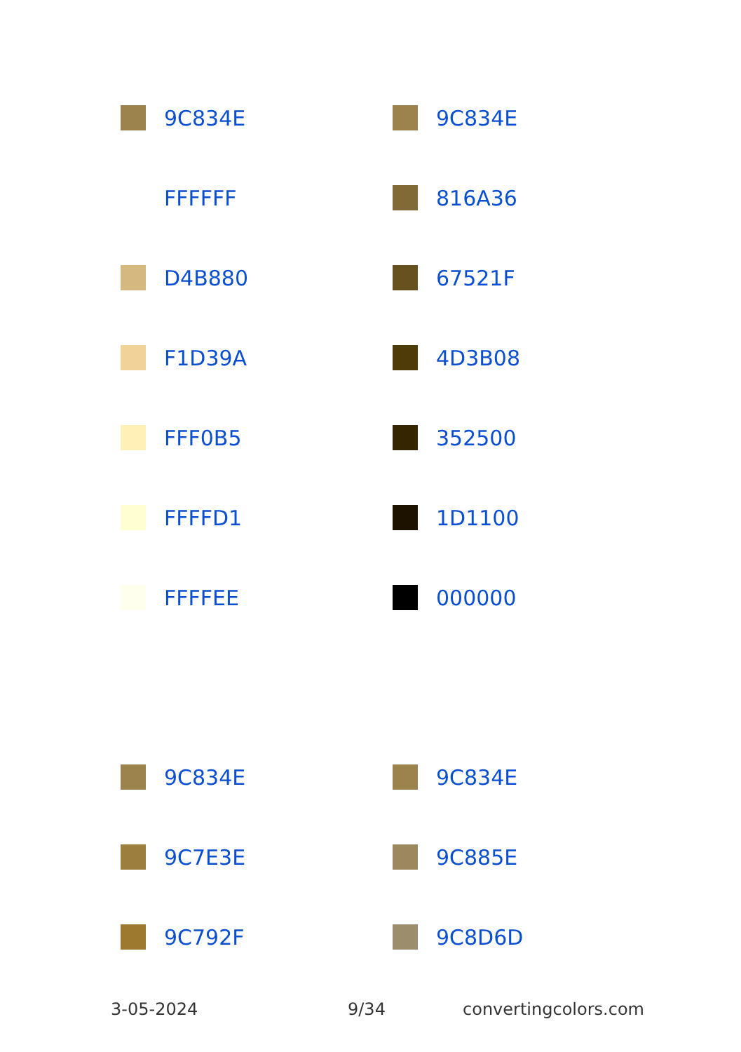9C834E 9C834E
FFFFFF 816A36
D4B880 67521F
F1D39A 4D3B08
FFF0B5 352500
FFFFD1 1D1100
FFFFEE 000000
9C834E 9C834E
9C7E3E 9C885E
9C792F 9C8D6D
3-05-2024 9/34 convertingcolors.com